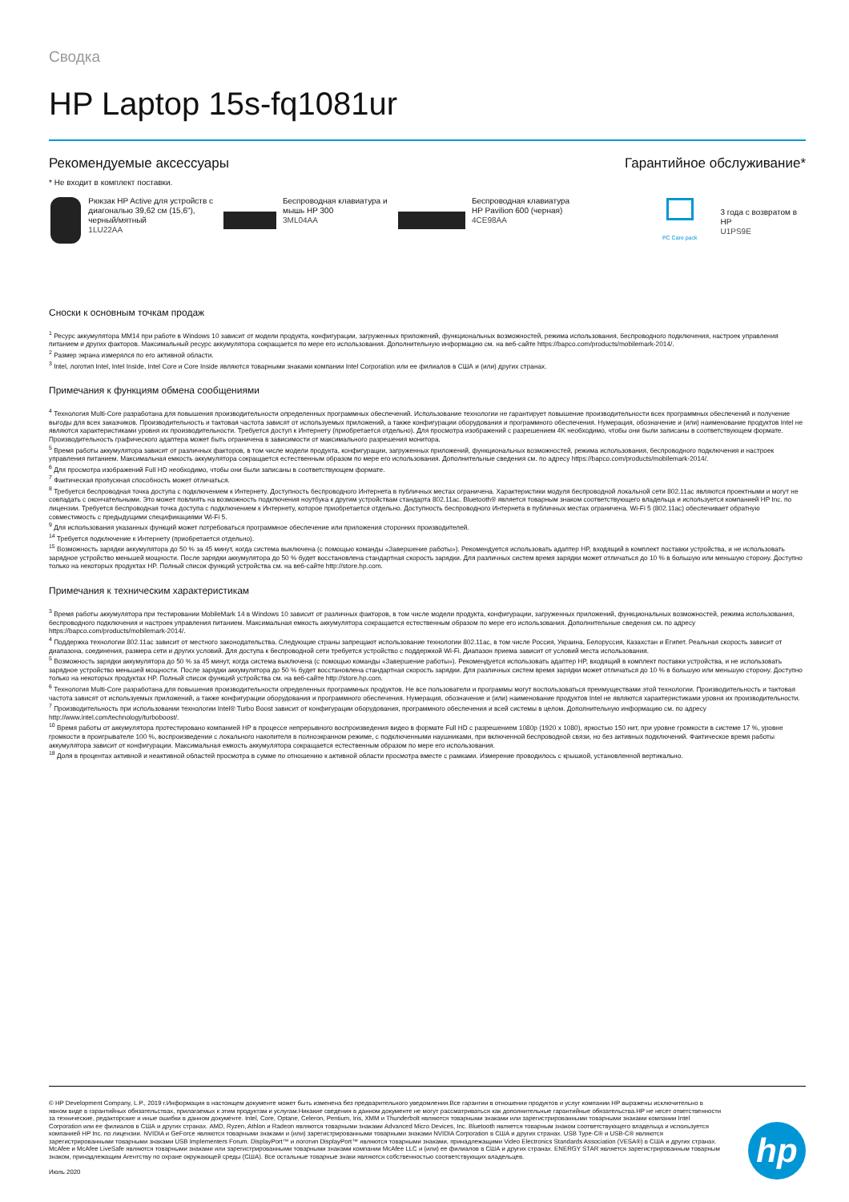Сводка
HP Laptop 15s-fq1081ur
Рекомендуемые аксессуары Гарантийное обслуживание*
* Не входит в комплект поставки.
Рюкзак HP Active для устройств с диагональю 39,62 см (15,6"), черный/мятный
1LU22AA
Беспроводная клавиатура и мышь HP 300
3ML04AA
Беспроводная клавиатура HP Pavilion 600 (черная)
4CE98AA
PC Care pack
3 года с возвратом в HP
U1PS9E
Сноски к основным точкам продаж
<sup>1</sup> Ресурс аккумулятора MM14 при работе в Windows 10 зависит от модели продукта, конфигурации, загруженных приложений, функциональных возможностей, режима использования, беспроводного подключения, настроек управления питанием и других факторов. Максимальный ресурс аккумулятора сокращается по мере его использования. Дополнительную информацию см. на веб-сайте https://bapco.com/products/mobilemark-2014/.
<sup>2</sup> Размер экрана измерялся по его активной области.
<sup>3</sup> Intel, логотип Intel, Intel Inside, Intel Core и Core Inside являются товарными знаками компании Intel Corporation или ее филиалов в США и (или) других странах.
Примечания к функциям обмена сообщениями
<sup>4</sup> Технология Multi-Core разработана для повышения производительности определенных программных обеспечений. Использование технологии не гарантирует повышение производительности всех программных обеспечений и получение выгоды для всех заказчиков. Производительность и тактовая частота зависят от используемых приложений, а также конфигурации оборудования и программного обеспечения. Нумерация, обозначение и (или) наименование продуктов Intel не являются характеристиками уровня их производительности. Требуется доступ к Интернету (приобретается отдельно). Для просмотра изображений с разрешением 4K необходимо, чтобы они были записаны в соответствующем формате. Производительность графического адаптера может быть ограничена в зависимости от максимального разрешения монитора.
<sup>5</sup> Время работы аккумулятора зависит от различных факторов, в том числе модели продукта, конфигурации, загруженных приложений, функциональных возможностей, режима использования, беспроводного подключения и настроек управления питанием. Максимальная емкость аккумулятора сокращается естественным образом по мере его использования. Дополнительные сведения см. по адресу https://bapco.com/products/mobilemark-2014/.
<sup>6</sup> Для просмотра изображений Full HD необходимо, чтобы они были записаны в соответствующем формате.
<sup>7</sup> Фактическая пропускная способность может отличаться.
<sup>8</sup> Требуется беспроводная точка доступа с подключением к Интернету. Доступность беспроводного Интернета в публичных местах ограничена. Характеристики модуля беспроводной локальной сети 802.11ac являются проектными и могут не совпадать с окончательными. Это может повлиять на возможность подключения ноутбука к другим устройствам стандарта 802.11ac. Bluetooth® является товарным знаком соответствующего владельца и используется компанией HP Inc. по лицензии. Требуется беспроводная точка доступа с подключением к Интернету, которое приобретается отдельно. Доступность беспроводного Интернета в публичных местах ограничена. Wi-Fi 5 (802.11ac) обеспечивает обратную совместимость с предыдущими спецификациями Wi-Fi 5.
<sup>9</sup> Для использования указанных функций может потребоваться программное обеспечение или приложения сторонних производителей.
<sup>14</sup> Требуется подключение к Интернету (приобретается отдельно).
<sup>15</sup> Возможность зарядки аккумулятора до 50 % за 45 минут, когда система выключена (с помощью команды «Завершение работы»). Рекомендуется использовать адаптер HP, входящий в комплект поставки устройства, и не использовать зарядное устройство меньшей мощности. После зарядки аккумулятора до 50 % будет восстановлена стандартная скорость зарядки. Для различных систем время зарядки может отличаться до 10 % в большую или меньшую сторону. Доступно только на некоторых продуктах HP. Полный список функций устройства см. на веб-сайте http://store.hp.com.
Примечания к техническим характеристикам
<sup>3</sup> Время работы аккумулятора при тестировании MobileMark 14 в Windows 10 зависит от различных факторов, в том числе модели продукта, конфигурации, загруженных приложений, функциональных возможностей, режима использования, беспроводного подключения и настроек управления питанием. Максимальная емкость аккумулятора сокращается естественным образом по мере его использования. Дополнительные сведения см. по адресу https://bapco.com/products/mobilemark-2014/.
<sup>4</sup> Поддержка технологии 802.11ac зависит от местного законодательства. Следующие страны запрещают использование технологии 802.11ac, в том числе Россия, Украина, Белоруссия, Казахстан и Египет. Реальная скорость зависит от диапазона, соединения, размера сети и других условий. Для доступа к беспроводной сети требуется устройство с поддержкой Wi-Fi. Диапазон приема зависит от условий места использования.
<sup>5</sup> Возможность зарядки аккумулятора до 50 % за 45 минут, когда система выключена (с помощью команды «Завершение работы»). Рекомендуется использовать адаптер HP, входящий в комплект поставки устройства, и не использовать зарядное устройство меньшей мощности. После зарядки аккумулятора до 50 % будет восстановлена стандартная скорость зарядки. Для различных систем время зарядки может отличаться до 10 % в большую или меньшую сторону. Доступно только на некоторых продуктах HP. Полный список функций устройства см. на веб-сайте http://store.hp.com.
<sup>6</sup> Технология Multi-Core разработана для повышения производительности определенных программных продуктов. Не все пользователи и программы могут воспользоваться преимуществами этой технологии. Производительность и тактовая частота зависят от используемых приложений, а также конфигурации оборудования и программного обеспечения. Нумерация, обозначение и (или) наименование продуктов Intel не являются характеристиками уровня их производительности.
<sup>7</sup> Производительность при использовании технологии Intel® Turbo Boost зависит от конфигурации оборудования, программного обеспечения и всей системы в целом. Дополнительную информацию см. по адресу http://www.intel.com/technology/turboboost/.
<sup>10</sup> Время работы от аккумулятора протестировано компанией HP в процессе непрерывного воспроизведения видео в формате Full HD с разрешением 1080p (1920 x 1080), яркостью 150 нит, при уровне громкости в системе 17 %, уровне громкости в проигрывателе 100 %, воспроизведении с локального накопителя в полноэкранном режиме, с подключенными наушниками, при включенной беспроводной связи, но без активных подключений. Фактическое время работы аккумулятора зависит от конфигурации. Максимальная емкость аккумулятора сокращается естественным образом по мере его использования.
<sup>18</sup> Доля в процентах активной и неактивной областей просмотра в сумме по отношению к активной области просмотра вместе с рамками. Измерение проводилось с крышкой, установленной вертикально.
© HP Development Company, L.P., 2019 г.Информация в настоящем документе может быть изменена без предварительного уведомления.Все гарантии в отношении продуктов и услуг компании HP выражены исключительно в явном виде в гарантийных обязательствах, прилагаемых к этим продуктам и услугам.Никакие сведения в данном документе не могут рассматриваться как дополнительные гарантийные обязательства.HP не несет ответственности за технические, редакторские и иные ошибки в данном документе. Intel, Core, Optane, Celeron, Pentium, Iris, XMM и Thunderbolt являются товарными знаками или зарегистрированными товарными знаками компании Intel Corporation или ее филиалов в США и других странах. AMD, Ryzen, Athlon и Radeon являются товарными знаками Advanced Micro Devices, Inc. Bluetooth является товарным знаком соответствующего владельца и используется компанией HP Inc. по лицензии. NVIDIA и GeForce являются товарными знаками и (или) зарегистрированными товарными знаками NVIDIA Corporation в США и других странах. USB Type-C® и USB-C® являются зарегистрированными товарными знаками USB Implementers Forum. DisplayPort™ и логотип DisplayPort™ являются товарными знаками, принадлежащими Video Electronics Standards Association (VESA®) в США и других странах. McAfee и McAfee LiveSafe являются товарными знаками или зарегистрированными товарными знаками компании McAfee LLC и (или) ее филиалов в США и других странах. ENERGY STAR является зарегистрированным товарным знаком, принадлежащим Агентству по охране окружающей среды (США). Все остальные товарные знаки являются собственностью соответствующих владельцев.
Июль 2020
hp